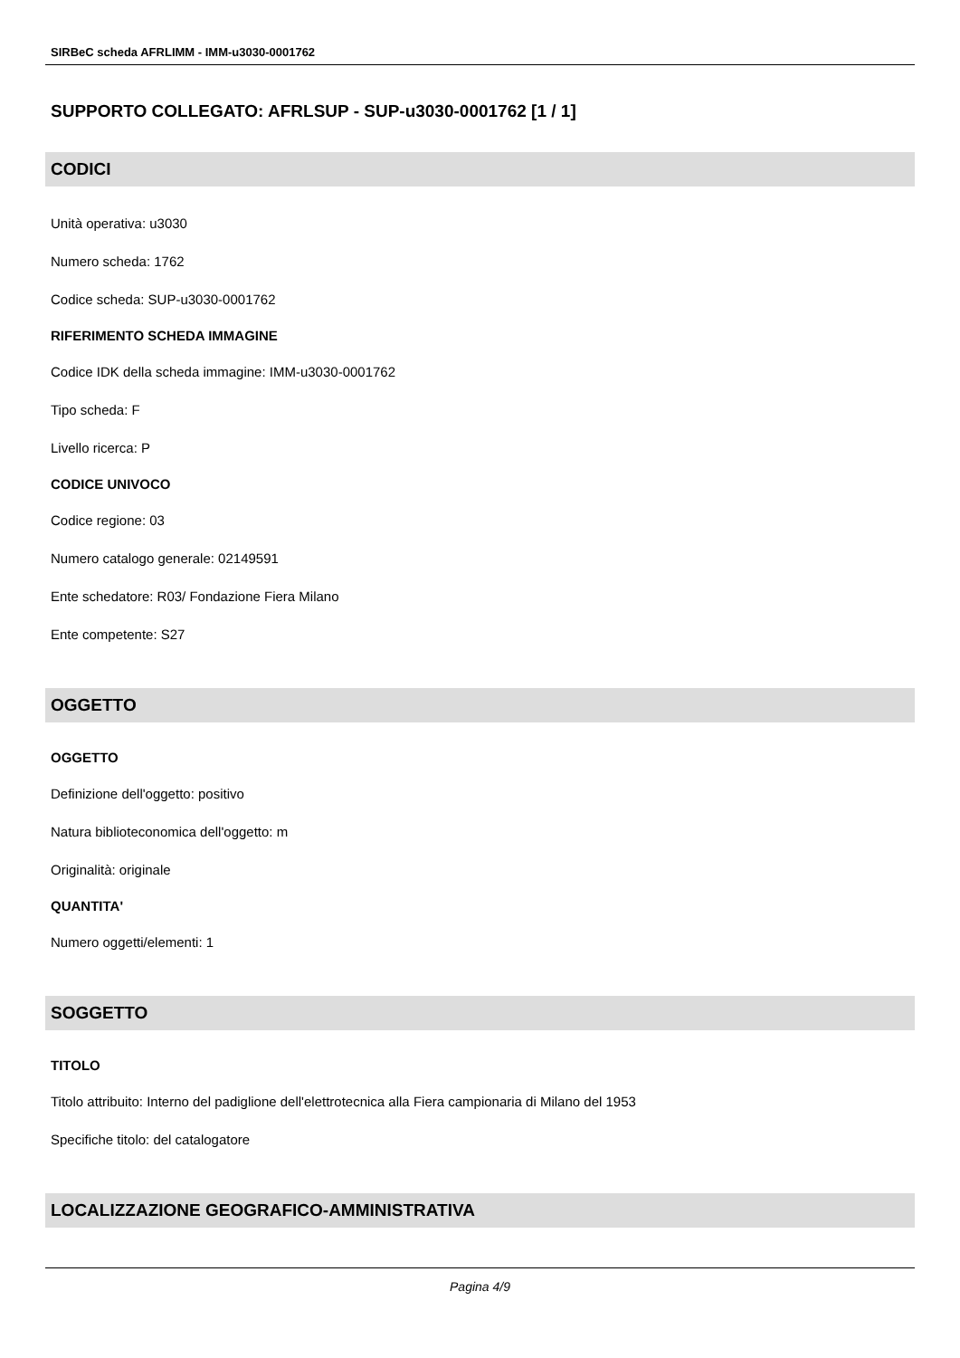SIRBeC scheda AFRLIMM - IMM-u3030-0001762
SUPPORTO COLLEGATO: AFRLSUP - SUP-u3030-0001762 [1 / 1]
CODICI
Unità operativa: u3030
Numero scheda: 1762
Codice scheda: SUP-u3030-0001762
RIFERIMENTO SCHEDA IMMAGINE
Codice IDK della scheda immagine: IMM-u3030-0001762
Tipo scheda: F
Livello ricerca: P
CODICE UNIVOCO
Codice regione: 03
Numero catalogo generale: 02149591
Ente schedatore: R03/ Fondazione Fiera Milano
Ente competente: S27
OGGETTO
OGGETTO
Definizione dell'oggetto: positivo
Natura biblioteconomica dell'oggetto: m
Originalità: originale
QUANTITA'
Numero oggetti/elementi: 1
SOGGETTO
TITOLO
Titolo attribuito: Interno del padiglione dell'elettrotecnica alla Fiera campionaria di Milano del 1953
Specifiche titolo: del catalogatore
LOCALIZZAZIONE GEOGRAFICO-AMMINISTRATIVA
Pagina 4/9